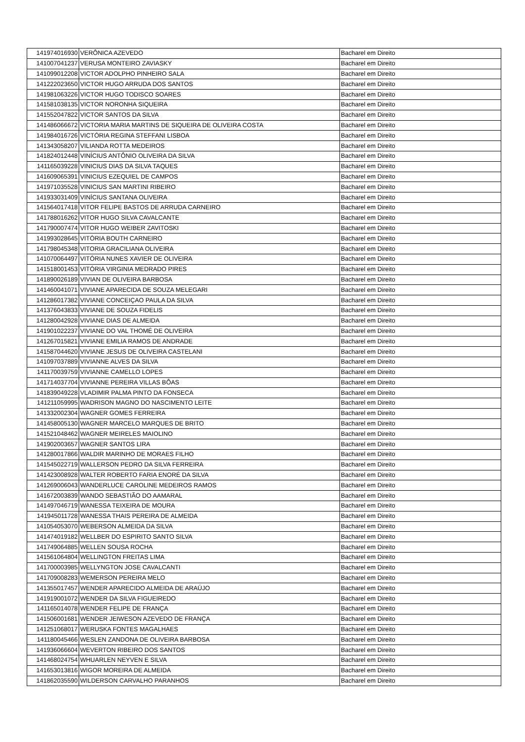| 141974016930 | VERÔNICA AZEVEDO | Bacharel em Direito |
| 141007041237 | VERUSA MONTEIRO ZAVIASKY | Bacharel em Direito |
| 141099012208 | VICTOR ADOLPHO PINHEIRO SALA | Bacharel em Direito |
| 141222023650 | VICTOR HUGO ARRUDA DOS SANTOS | Bacharel em Direito |
| 141981063226 | VICTOR HUGO TODISCO SOARES | Bacharel em Direito |
| 141581038135 | VICTOR NORONHA SIQUEIRA | Bacharel em Direito |
| 141552047822 | VICTOR SANTOS DA SILVA | Bacharel em Direito |
| 141486066672 | VICTORIA MARIA MARTINS DE SIQUEIRA DE OLIVEIRA COSTA | Bacharel em Direito |
| 141984016726 | VICTÓRIA REGINA STEFFANI LISBOA | Bacharel em Direito |
| 141343058207 | VILIANDA ROTTA MEDEIROS | Bacharel em Direito |
| 141824012448 | VINÍCIUS ANTÔNIO OLIVEIRA DA SILVA | Bacharel em Direito |
| 141165039228 | VINICIUS DIAS DA SILVA TAQUES | Bacharel em Direito |
| 141609065391 | VINICIUS EZEQUIEL DE CAMPOS | Bacharel em Direito |
| 141971035528 | VINICIUS SAN MARTINI RIBEIRO | Bacharel em Direito |
| 141933031409 | VINÍCIUS SANTANA OLIVEIRA | Bacharel em Direito |
| 141564017418 | VITOR FELIPE BASTOS DE ARRUDA CARNEIRO | Bacharel em Direito |
| 141788016262 | VITOR HUGO SILVA CAVALCANTE | Bacharel em Direito |
| 141790007474 | VITOR HUGO WEIBER ZAVITOSKI | Bacharel em Direito |
| 141993028645 | VITÓRIA BOUTH CARNEIRO | Bacharel em Direito |
| 141798045348 | VITORIA GRACILIANA OLIVEIRA | Bacharel em Direito |
| 141070064497 | VITÓRIA NUNES XAVIER DE OLIVEIRA | Bacharel em Direito |
| 141518001453 | VITÓRIA VIRGINIA MEDRADO PIRES | Bacharel em Direito |
| 141890026189 | VIVIAN DE OLIVEIRA BARBOSA | Bacharel em Direito |
| 141460041071 | VIVIANE APARECIDA DE SOUZA MELEGARI | Bacharel em Direito |
| 141286017382 | VIVIANE CONCEIÇAO PAULA DA SILVA | Bacharel em Direito |
| 141376043833 | VIVIANE DE SOUZA FIDELIS | Bacharel em Direito |
| 141280042928 | VIVIANE DIAS DE ALMEIDA | Bacharel em Direito |
| 141901022237 | VIVIANE DO VAL THOMÉ DE OLIVEIRA | Bacharel em Direito |
| 141267015821 | VIVIANE EMILIA RAMOS DE ANDRADE | Bacharel em Direito |
| 141587044620 | VIVIANE JESUS DE OLIVEIRA CASTELANI | Bacharel em Direito |
| 141097037889 | VIVIANNE ALVES DA SILVA | Bacharel em Direito |
| 141170039759 | VIVIANNE CAMELLO LOPES | Bacharel em Direito |
| 141714037704 | VIVIANNE PEREIRA VILLAS BÔAS | Bacharel em Direito |
| 141839049228 | VLADIMIR PALMA PINTO DA FONSECA | Bacharel em Direito |
| 141211059995 | WADRISON MAGNO DO NASCIMENTO LEITE | Bacharel em Direito |
| 141332002304 | WAGNER GOMES FERREIRA | Bacharel em Direito |
| 141458005130 | WAGNER MARCELO MARQUES DE BRITO | Bacharel em Direito |
| 141521048462 | WAGNER MEIRELES MAIOLINO | Bacharel em Direito |
| 141902003657 | WAGNER SANTOS LIRA | Bacharel em Direito |
| 141280017866 | WALDIR MARINHO DE MORAES FILHO | Bacharel em Direito |
| 141545022719 | WALLERSON PEDRO DA SILVA FERREIRA | Bacharel em Direito |
| 141423008928 | WALTER ROBERTO FARIA ENORÉ DA SILVA | Bacharel em Direito |
| 141269006043 | WANDERLUCE CAROLINE MEDEIROS RAMOS | Bacharel em Direito |
| 141672003839 | WANDO SEBASTIÃO DO AAMARAL | Bacharel em Direito |
| 141497046719 | WANESSA TEIXEIRA DE MOURA | Bacharel em Direito |
| 141945011728 | WANESSA THAIS PEREIRA DE ALMEIDA | Bacharel em Direito |
| 141054053070 | WEBERSON ALMEIDA DA SILVA | Bacharel em Direito |
| 141474019182 | WELLBER DO ESPIRITO SANTO SILVA | Bacharel em Direito |
| 141749064885 | WELLEN SOUSA ROCHA | Bacharel em Direito |
| 141561064804 | WELLINGTON FREITAS LIMA | Bacharel em Direito |
| 141700003985 | WELLYNGTON JOSE CAVALCANTI | Bacharel em Direito |
| 141709008283 | WEMERSON PEREIRA MELO | Bacharel em Direito |
| 141355017457 | WENDER APARECIDO ALMEIDA DE ARAÚJO | Bacharel em Direito |
| 141919001072 | WENDER DA SILVA FIGUEIREDO | Bacharel em Direito |
| 141165014078 | WENDER FELIPE DE FRANÇA | Bacharel em Direito |
| 141506001681 | WENDER JEIWESON AZEVEDO DE FRANÇA | Bacharel em Direito |
| 141251068017 | WERUSKA FONTES MAGALHAES | Bacharel em Direito |
| 141180045466 | WESLEN ZANDONA DE OLIVEIRA BARBOSA | Bacharel em Direito |
| 141936066604 | WEVERTON RIBEIRO DOS SANTOS | Bacharel em Direito |
| 141468024754 | WHUARLEN NEYVEN E SILVA | Bacharel em Direito |
| 141653013816 | WIGOR MOREIRA DE ALMEIDA | Bacharel em Direito |
| 141862035590 | WILDERSON CARVALHO PARANHOS | Bacharel em Direito |